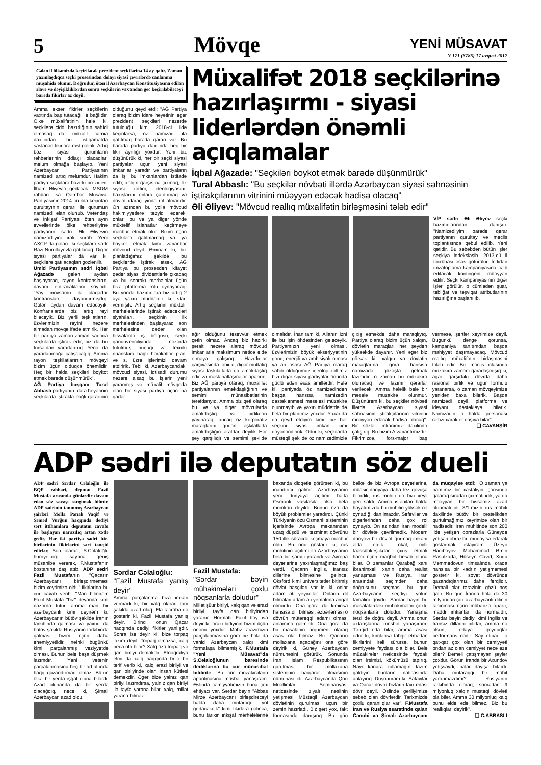5
Mövqe
YENİ MÜSAVAT
N 171 (6785) 17 avqust 2017
Gələn il ölkəmizdə keçiriləcək prezident seçkilərinə 14 ay qalır. Zaman yaxınlaşdıqca seçki prosesindən dolayı siyasi çevrələrdə canlanma müşahidə olunur. Doğrudur, ötən il Azərbaycan Konstitusiyasına edilən əlavə və dəyişikliklərdən sonra seçkilərin vaxtından gec keçiriləbiləcəyi barədə fikirlər az deyil.
Amma əksər fikirlər seçkilərin vaxtında baş tutacağı ilə bağlıdır. Ölkə müxalifətinin hələ ki, seçkilərə ciddi hazırlığının şahidi olmasaq da, müxalif camiə daxilindən bu istiqamətdə səslənən fikirlərə rast gəlirik. Artıq bəzi siyasi qurumların rəhbərlərinin iddiaçı olacaqları məlum olmağa başlayıb. Yeni Azərbaycan Partiyasının namizədi artıq məlumdur. Hakim partiya seçkilərə hazırkı prezident İlham Əliyevlə gedəcək. MSDM rəhbəri İsa Qəmbər Müsavat Partiyasının 2014-cü ildə keçirilən qurultayının qərarı ilə qurumun namizədi elan olunub. Vətəndaş və İnkişaf Partiyası ötən ayın əvvəllərində ölkə rəhbərliyinə partiyanın sədri Əli Əliyevin namizədliyini irəli sürüb. Yeni AXCP də gələn ilki seçkilərə sədr Razi Nurullayevlə qatılacaq. Digər siyasi partiyalar da var ki, seçkilərə qatılacaqları gözlənilir.
Ümid Partiyasının sədri İqbal Ağazadə gələn aydan başlayaraq, rayon konfranslarını davam etdirəcəklərini söylədi: "Yay mövsümü ilə əlaqədar konfransları dayandırmışdıq. Gələn aydan davam edəcəyik. Konfranslarda biz artıq rəyi biləcəyik. Biz yerli təşkilatların, üzvlərimizin rəyini nəzərə almadan mövqe ifadə etmirik. Hər bir partiya zaman-zaman sadəcə seçkilərdə iştirak edir, biz də bu fürsətdən yararlanırıq. Yenə də yararlanmağa çalışacağıq. Amma rayon təşkilatlarının mövqeyi bizim üçün olduqca önəmlidir. Heç bir halda seçkiləri boykot etmək barədə düşünmürük".
AĞ Partiya başqanı Tural Abbaslı partiyanın idarə heyətinin seçkilərdə iştirakla bağlı qərarının olduğunu qeyd etdi: "AĞ Partiya olaraq bizim idarə heyətinin əgər prezident seçkiləri nəzərdə tutulduğu kimi 2018-ci ildə keçirilərsə, öz namizədi ilə qatılmaq barədə qərarı var. Bu barədə partiya daxilində heç bir fikir ayrılığı yoxdur. Yəni biz düşünürük ki, hər bir seçki siyasi partiyalar üçün yeni siyasi imkanlar yaradır və partiyaların da işi bu imkanlardan istifadə edib, xalqın qarşısına çıxmaq, öz siyasi xəttini, ideologiyasını, baxışlarını onlara çatdırmaq və dövlət idarəçiliyində rol almaqdır. Ən azından bu yolla mövcud hakimiyyətlərə təzyiq edərək, onları bu və ya digər yöndə müxtəlif islahatlar keçirməyə məcbur etmək olur. Bizim üçün seçkilərə qatılmamaq və ya boykot etmək kimi variantlar mövcud deyil. Əminəm ki, biz planladığımız şəkildə bu seçkilərdə iştirak etsək, AĞ Partiya bu prosesdən kifayət qədər siyasi dividentlərlə çıxacaq və bu sonrakı mərhələlər üçün bizə platforma rolu oynayacaq. Bu yöndə hazırlıqlara biz artıq 2 aya yaxın müddətdir ki, start vermişik. Artıq seçkinin müxtəlif mərhələlərində iştirak edəcəkləri siyahıları, seçkinin ilk mərhələsindən başlayaraq son mərhələsinə qədər olan hissələrdə iş bölgüsü, seçki qanunvericiliyində nəzərdə tutulmuş hüquqi və texniki nüanslara bağlı hərəkətlər planı və s. üzrə işlərimizi davam etdiririk. Təbii ki, Azərbaycandakı mövcud siyasi, iqtisadi durumu nəzərə alsaq bu işlərin yeni yaranmış və müxalif mövqedə olan bir siyasi partiya üçün nə qədər
Müxalifət 2018 seçkilərinə hazırlaşırmı - siyasi liderlərdən önəmli açıqlamalar
İqbal Ağazadə: "Seçkiləri boykot etmək barədə düşünmürük"
Tural Abbaslı: "Bu seçkilər növbəti illərdə Azərbaycan siyasi səhnəsinin iştirakçılarının vitrinini müəyyən edəcək hadisə olacaq"
Əli Əliyev: "Mövcud reallıq müxalifətin birləşməsini tələb edir"
VİP sədri Əli Əliyev seçki hazırlıqlarından danışdı: "Namizədliyim barədə qərar partiyanın qurultay və məclis toplantısında qəbul edilib. Yəni qətidir. Bu səbəbdən bütün işlər seçkiyə indeksləşib. 2013-cü il təcrübəsi əsas götürülür. İndidən imzatoplama kampaniyasına cəlb ediləcək kontingent müəyyən edilir. Seçki kampaniyasının digər işləri görülür, o cümlədən şüar, təbliğat və təşviqat atributlarının hazırlığına başlanılıb.
ağır olduğunu təsəvvür etmək çətin olmaz. Ancaq biz hazırkı şəraiti nəzərə alaraq mövcud imkanlarla maksimum nəticə əldə etməyə çalışırıq. Hazırlıqlar çərçivəsində təbii ki, digər müttəfiq siyasi təşkilatlarla da əməkdaşlıq edir və məsləhətləşmələr aparırıq. Biz AĞ partiya olaraq, müxalifət partiyalarının əməkdaşlığının və səmimi münasibətlərinin tərəfdarıyıq. Amma biz qəti olaraq bu və ya digər mövzularda əməkdaşlıq və birlikdən yayınaraq, ancaq öz korporativ maraqlarını güdən təşkilatlarla əməkdaşlığın tərəfdarı deyilik. Hər şey qarşılıqlı və səmimi şəkildə olmalıdır. İnanıram ki, Allahın izni ilə bu işin öhdəsindən gələcəyik. Partiyamızın yeni olması, üzvlərimizin böyük əksəriyyətinin gənc, enerjili və ambisiyalı olması və ən əsası AĞ Partiya olaraq sahib olduğumuz ideoloji xəttimiz bizi digər siyasi partiyalar önündə güclü edən əsas amillərdir. Hələ ki, partiyada öz namizədindən başqa hansısa namizədin dəstəklənməsi məsələsi müzakirə olunmayıb və yaxın müddətdə də belə bir planımız yoxdur. Yuxarıda da qeyd etdiyim kimi, biz hər seçkini siyasi imkan kimi dəyərləndiririk. Odur ki, seçkilərdə müstəqil şəkildə öz namizədimizlə çıxış etməkdə daha maraqlıyıq. Partiya olaraq bizim üçün xalqın, dövlətin maraqları hər şeydən yüksəkdə dayanır. Yəni əgər biz görsək ki, xalqın və dövlətin maraqlarına görə hansısa namizədə güzəştə getmək lazımdır, o zaman bu müzakirə olunacaq və lazımı qərarlar veriləcək. Amma hələlik belə bir məsələ müzakirə olunmur. Düşünürəm ki, bu seçkilər növbəti illərdə Azərbaycan siyasi səhnəsinin iştirakçılarının vitrinini müəyyən edəcək hadisə olacaq". Bir sözlə, imkanımız daxilində çalışırıq. Bu bizim A variantımızdır. Fikrimizcə, fors-major baş verməsə, şərtlər xeyrimizə deyil. Bugünkü dəngə qorunsa, kampaniya tanıtımdan başqa mahiyyət daşımayacaq. Mövcud reallıq müxalifətin birləşməsini tələb edir. Biz məclis iclasında müzakirə zamanı qərarlaşmışıq ki, əgər qarşıdakı dövrdə daha rasional birlik və uğur formulu yaranarsa, o zaman mövqeyimizə yenidən baxa bilərik. Başqa namizədi deyil, platforma və ideyanı dəstəkləyə bilərik. Namizədin o halda personası rəmzi xarakter daşıya bilər".
❑ CAVANŞİR
ADP sədri ilə deputatın söz dueli
ADP sədri Sərdar Cəlaloğlu ilə BQP rəhbəri, deputat Fazil Mustafa arasında günlərdir davam edən söz savaşı səngimək bilmir. ADP sədrinin tanınmış Azərbaycan şairləri Molla Pənah Vaqif və Səməd Vurğun haqqında dediyi sərt ittihamlara deputatın cavabı ilə başlayan narazılıq artan xətlə gedir. Hər iki partiya sədri bir-birilərinin fikirlərini sərt tənqid edirlər. Son olaraq, S.Cəlaloğlu hurriyet.org saytına geniş müsahibə verərək, F.Mustafanın bostanına daş atıb. ADP sədri Fazil Mustafanın "Qacarın Azərbaycanı birləşdirməməsi bizim xeyrimizə oldu" fikirlərinə bu cür cavab verib: "Mən bilmirəm Fazil Mustafa "biz" deyəndə kimi nəzərdə tutur, amma mən bir azərbaycanlı kimi deyirəm ki, Azərbaycanın bütöv şəkildə İranın tərkibində qalması və yaxud da bütöv şəkildə Rusiyanın tərkibində qalması bizim üçün daha əhəmiyyətlidir, nəinki bugünkü kimi parçalanmış vəziyyətdə olması. Bunun belə başa düşmək lazımdır. Yəni vətənin parçalanmasına heç bir ad altında haqq qazandırmaq olmaz. Bütün ölkə bir yerdə işğal oluna bilərdi. Azad olunanda da bir yerdə olacağdıq, necə ki, Şimali Azərbaycan azad oldu.
Sərdar Cəlaloğlu:
"Fazil Mustafa yanlış deyir"
Amma parçalanma bizə imkan vermədi ki, bir xalq olaraq tam şəkildə azad olaq. Elə təcrübə də göstərir ki, Fazil Mustafa yanlış deyir. Birinci, onun Qacar haqqında dediyi fikirlər yanlışdır. Sonra isə deyir ki, bizə torpaq lazım deyil. Torpaq olmazsa, xalq necə ola bilər? Xalq özü torpaq və qan birliyi deməkdir. Etnoqrafiya elmi də xalq haqqında belə bir tərif verib ki, xalq ərazi birliyi və qan birliyində olan insan kütləsi deməkdir. Əgər bizə yalnız qan birliyi lazımdırsa, yalnız qan birliyi ilə tayfa yarana bilər, xalq, millət yarana bilməz.
Fazil Mustafa:
"Sərdar bəyin mühakimələri çoxlu nöqsanlarla doludur"
Millət şüur birliyi, xalq qan və ərazi birliyi, tayfa qan birliyindən yaranır. Hörmətli Fazil bəy isə deyir ki, ərazi birliyinin bizim üçün önəmi yoxdur. Məhz ərazimizin parçalanmasına görə biz hələ də vahid Azərbaycan xalqı kimi formalaşa bilməmişik. F.Mustafa "Yeni Müsavat"da S.Cəlaloğlunun barəsində dediklərinə bu cür münasibət bildirdi: "Bu cür müzakirələrin aparılmasına müsbət yanaşıram. Əslində cəmiyyətimizin buna çox ehtiyacı var. Sərdar bəyin "Abbas Mirzə Azərbaycanı birləşdirəcəyi halda daha mütərəqqi yol gedəcəkdik" kimi fikirlərə gəlincə, bunu tarixin inkişaf mərhələlərinə baxanda diqqətlə görürsən ki, bu inandırıcı gəlmir. Azərbaycanın yeni dünyaya açılımı hətta Osmanlı vasitəsilə olsa belə mümkün deyildi. Bunun özü də böyük problemlər yaradırdı. Çünki Türkiyənin özü Osmanlı sisteminin içərisində Avropa məkanından uzaq düşdü və təzminat dövrünü 150 illik sürəcdə keçməyə məcbur oldu. Bu onu göstərir ki, rus mühitinin açılımı ilə Azərbaycanın belə bir şəraiti yarandı və Avropa dəyərlərinə yaxınlaşmağımız baş verdi. Qacarın ingilis, fransız dillərinə bilməsinə gəlincə, Oksford kimi universitetlər bitirmiş dövlət başçıları var idi ki, onlar adam əti yeyirdilər. Onların dil bilmələri adam əti yeməlrinə əngəl olmurdu. Ona görə də kiminsə hansısa dili bilməsi, əzbərləməsi o dövrün mütərəqqi adamı olması anlamına gəlmirdi. Ona görə də bu məsələnin arqument olaraq əsas ola bilməz. Biz Qacarın mollaxana açacağını ona görə deyirik ki, Güney Azərbaycan nümunəsini görürük. Sonunda İran İslam Respublikasının qurulması bir mollaxana sisteminin bərqərar olmasının nümunəsi idi. Azərbaycanda Qori Müəllimlər Seminariyası nəticəsində ziyalı nəslinin yetişməsi Müstəqil Azərbaycan dövlətinin qurulması üçün bir zəmin hazırladı. Biz şərt yox, fakt formasında danışırıq. Bu gün bəlkə də biz Avropa dəyərlərinə, müasir dünyaya daha tez qovuşa bilərdik, rus mühiti də bizi xeyli geri saldı. Amma istənilən halda həyatımızda bu mühitin yüksək rol oynadığı danılmazdır. Səfəvilər və digərlərindən daha çox rol oynayıb. Ən azından İran modelli bir dövlətə çevrilmədik. Modern dünyəvi bir dövlət qurmaq imkanı əldə etdik. Lokal, milli təəssübkeşlikdən çıxış etmək hamı üçün məqbul hesab oluna bilər. O zamanlar Qarabağ xanı İbrahimxəlil xanın daha realist yanaşması və Rusiya, İran arasındakı seçimdən daha doğrusunu seçməsi bu gün Azərbaycanın seçdiyi yolun təməlini qoydu. Sərdar bəyin bu məsələlərdəki mühakimələri çoxlu nöqsanlarla doludur. Yanaşma tərzi də doğru deyil. Amma onun axtarışlarına müsbət yanaşıram. Tənqid edə bilər, amma əsası odur ki, kimlərisə təhqir etmədən fikirlərini irəli sürürsə, bunun cəmiyyətə faydası ola bilər. Belə müzakirələr nəticəsində faydalı olan irsimizi, kökümüzü tapırıq. Nəyi kənara tullamağın lazım gəldiyini bunların nəticəsində anlayırıq. Düşünürəm ki, Səfəvilər və Qacar dövrü bizlərin fəxr edəsi dövr deyil. Əslində geriliyimizə səbəb olan dövrlərdir. Tarixmizdə çoxlu qaranlıqlar var". F.Mustafa İran və Rusiya əsarətində qalan Cənubi və Şimalı Azərbaycanı da müqayisə etdi: "O zaman ya hamımız bir xəstəliyin içərisində qalaraq sıradan çıxmalı idik, ya da müəyyən bir hissəmiz azad olunmalı idi. 3/1-mizin rus mühiti daxilində bütöv bir xəstəlikdən qurtulmağımız xeyrimizə olan bir hadisədir. İran mühitində son 200 ildə yetişən obrazlarla Güneydə yetişən obrazları müqayisə edərək göstərmək istəyirəm. Üzeyir Hacıbəyov, Məhəmməd Əmin Rəsulzadə, Hüseyn Cavid, Xudu Məmmədovun timsalında orada hansısa bir kadrın yetişməməsi göstərir ki, sovet dövründə qazandıqlarımız daha fərqlidir. Deməli olar tərəzinin gözü boş qalır. Bu gün İranda hələ də 30 milyondan çox azərbaycanlı dilinin tanınması üçün mübarizə aparır, maddi imkanları da normaldır, Sərdar bəyin dediyi kimi ingilis və fransız dillərini bilirlər, amma nə olsun, ortaya qoyduqlar performans nədir. Say etibarı ilə qat-qat çox olan bir cəmiyyəti ondan az olan cəmiyyət necə əzə bilər? Deməli çatışmayan şeylər çoxdur. Görün İranda bir Axundov yetişsəydi, nələr dəyişə bilərdi. Daha mütərəqqi bir mühit yaranmazdımı? Rusiyanın tərkibində olaraq, sonradan 9 milyonluq xalqın müstəqil dövləti ola bilər. Amma 30 milyonluq xalq bunu əldə edə bilməz. Biz bu reallıqları deyirik".
❑ C.ABBASLI